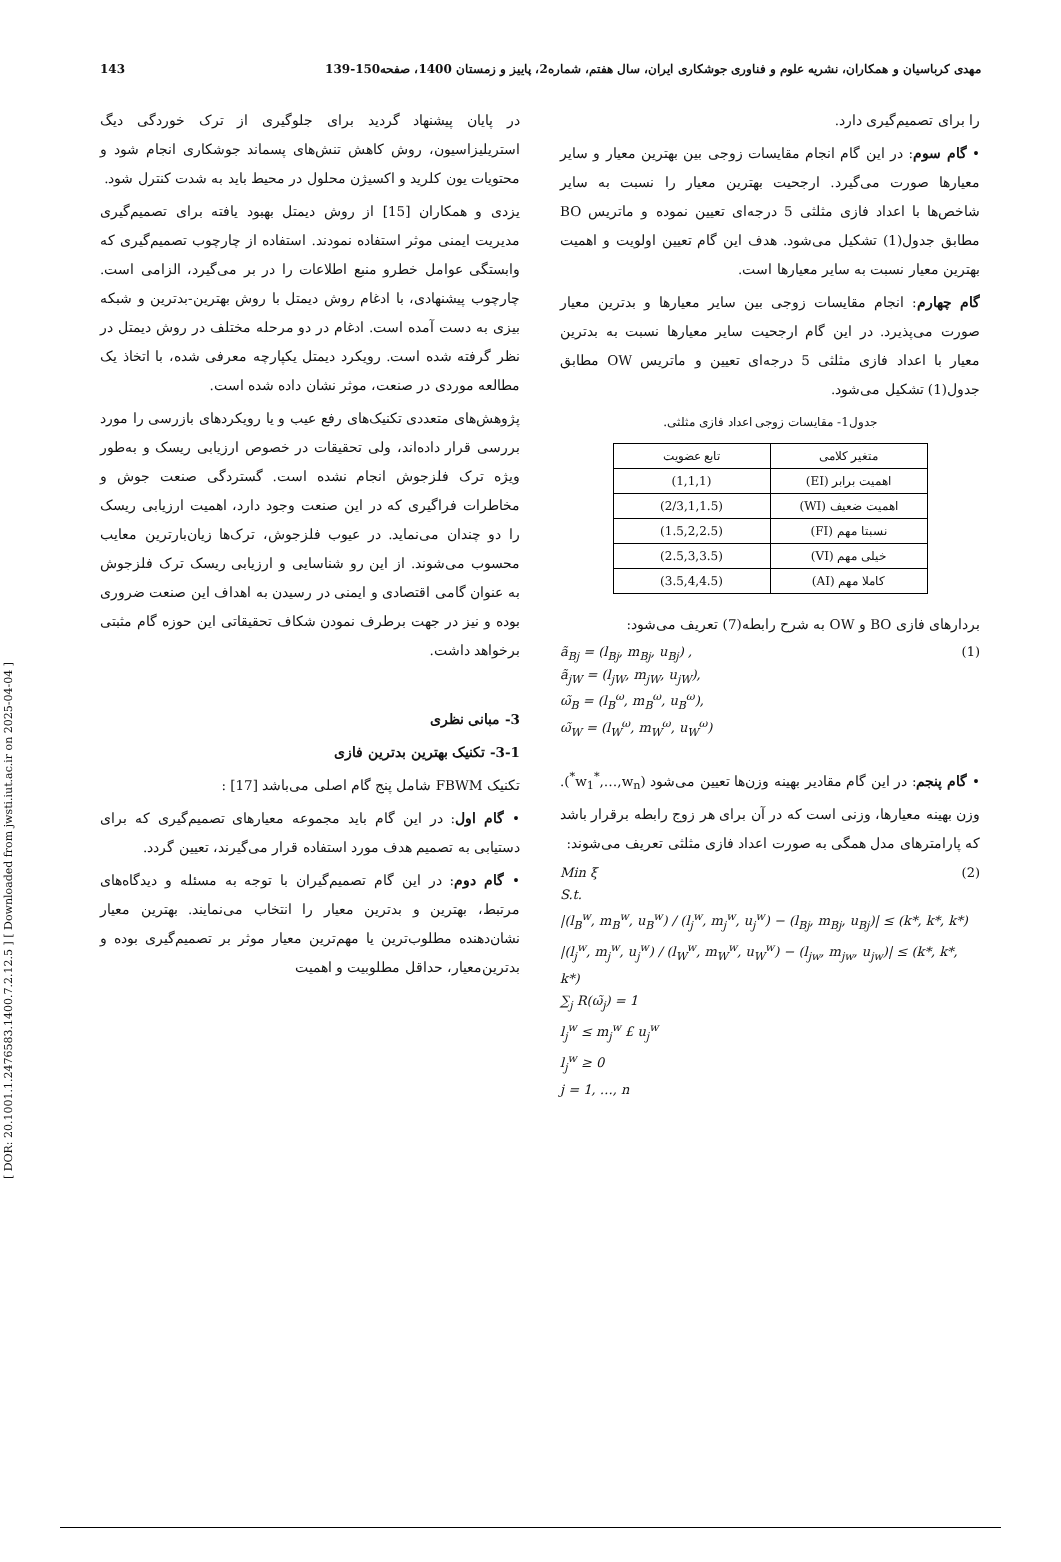[ DOR: 20.1001.1.2476583.1400.7.2.12.5 ] [ Downloaded from jwsti.iut.ac.ir on 2025-04-04 ]
مهدی کرباسیان و همکاران، نشریه علوم و فناوری جوشکاری ایران، سال هفتم، شماره2، پاییز و زمستان 1400، صفحه150-139 143
در پایان پیشنهاد گردید برای جلوگیری از ترک خوردگی دیگ استریلیزاسیون، روش کاهش تنش‌های پسماند جوشکاری انجام شود و محتویات یون کلرید و اکسیژن محلول در محیط باید به شدت کنترل شود.
یزدی و همکاران [15] از روش دیمتل بهبود یافته برای تصمیم‌گیری مدیریت ایمنی موثر استفاده نمودند. استفاده از چارچوب تصمیم‌گیری که وابستگی عوامل خطرو منبع اطلاعات را در بر می‌گیرد، الزامی است. چارچوب پیشنهادی، با ادغام روش دیمتل با روش بهترین-بدترین و شبکه بیزی به دست آمده است. ادغام در دو مرحله مختلف در روش دیمتل در نظر گرفته شده است. رویکرد دیمتل یکپارچه معرفی شده، با اتخاذ یک مطالعه موردی در صنعت، موثر نشان داده شده است.
پژوهش‌های متعددی تکنیک‌های رفع عیب و یا رویکردهای بازرسی را مورد بررسی قرار داده‌اند، ولی تحقیقات در خصوص ارزیابی ریسک و به‌طور ویژه ترک فلزجوش انجام نشده است. گستردگی صنعت جوش و مخاطرات فراگیری که در این صنعت وجود دارد، اهمیت ارزیابی ریسک را دو چندان می‌نماید. در عیوب فلزجوش، ترک‌ها زیان‌بارترین معایب محسوب می‌شوند. از این رو شناسایی و ارزیابی ریسک ترک فلزجوش به عنوان گامی اقتصادی و ایمنی در رسیدن به اهداف این صنعت ضروری بوده و نیز در جهت برطرف نمودن شکاف تحقیقاتی این حوزه گام مثبتی برخواهد داشت.
3- مبانی نظری
3-1- تکنیک بهترین بدترین فازی
تکنیک FBWM شامل پنج گام اصلی می‌باشد [17] :
• گام اول: در این گام باید مجموعه معیارهای تصمیم‌گیری که برای دستیابی به تصمیم هدف مورد استفاده قرار می‌گیرند، تعیین گردد.
• گام دوم: در این گام تصمیم‌گیران با توجه به مسئله و دیدگاه‌های مرتبط، بهترین و بدترین معیار را انتخاب می‌نمایند. بهترین معیار نشان‌دهنده مطلوب‌ترین یا مهم‌ترین معیار موثر بر تصمیم‌گیری بوده و بدترین‌معیار، حداقل مطلوبیت و اهمیت
را برای تصمیم‌گیری دارد.
• گام سوم: در این گام انجام مقایسات زوجی بین بهترین معیار و سایر معیارها صورت می‌گیرد. ارجحیت بهترین معیار را نسبت به سایر شاخص‌ها با اعداد فازی مثلثی 5 درجه‌ای تعیین نموده و ماتریس BO مطابق جدول(1) تشکیل می‌شود. هدف این گام تعیین اولویت و اهمیت بهترین معیار نسبت به سایر معیارها است.
گام چهارم: انجام مقایسات زوجی بین سایر معیارها و بدترین معیار صورت می‌پذیرد. در این گام ارجحیت سایر معیارها نسبت به بدترین معیار با اعداد فازی مثلثی 5 درجه‌ای تعیین و ماتریس OW مطابق جدول(1) تشکیل می‌شود.
جدول1- مقایسات زوجی اعداد فازی مثلثی.
| متغیر کلامی | تابع عضویت |
| --- | --- |
| اهمیت برابر (EI) | (1,1,1) |
| اهمیت ضعیف (WI) | (2/3,1,1.5) |
| نسبتا مهم (FI) | (1.5,2,2.5) |
| خیلی مهم (VI) | (2.5,3,3.5) |
| کاملا مهم (AI) | (3.5,4,4.5) |
بردارهای فازی BO و OW به شرح رابطه(7) تعریف می‌شود:
ã<sub>Bj</sub> = (l<sub>Bj</sub>, m<sub>Bj</sub>, u<sub>Bj</sub>) , (1)
ã<sub>jW</sub> = (l<sub>jW</sub>, m<sub>jW</sub>, u<sub>jW</sub>),
ω̃<sub>B</sub> = (l<sub>B</sub><sup>ω</sup>, m<sub>B</sub><sup>ω</sup>, u<sub>B</sub><sup>ω</sup>),
ω̃<sub>W</sub> = (l<sub>W</sub><sup>ω</sup>, m<sub>W</sub><sup>ω</sup>, u<sub>W</sub><sup>ω</sup>)
• گام پنجم: در این گام مقادیر بهینه وزن‌ها تعیین می‌شود (w<sub>1</sub><sup>*</sup>,…,w<sub>n</sub><sup>*</sup>). وزن بهینه معیارها، وزنی است که در آن برای هر زوج رابطه برقرار باشد که پارامترهای مدل همگی به صورت اعداد فازی مثلثی تعریف می‌شوند:
Min ξ (2)
S.t.
|(l<sub>B</sub><sup>w</sup>, m<sub>B</sub><sup>w</sup>, u<sub>B</sub><sup>w</sup>) / (l<sub>j</sub><sup>w</sup>, m<sub>j</sub><sup>w</sup>, u<sub>j</sub><sup>w</sup>) − (l<sub>Bj</sub>, m<sub>Bj</sub>, u<sub>Bj</sub>)| ≤ (k*, k*, k*)
|(l<sub>j</sub><sup>w</sup>, m<sub>j</sub><sup>w</sup>, u<sub>j</sub><sup>w</sup>) / (l<sub>W</sub><sup>w</sup>, m<sub>W</sub><sup>w</sup>, u<sub>W</sub><sup>w</sup>) − (l<sub>jw</sub>, m<sub>jw</sub>, u<sub>jw</sub>)| ≤ (k*, k*, k*)
∑<sub>j</sub> R(ω̃<sub>j</sub>) = 1
l<sub>j</sub><sup>w</sup> ≤ m<sub>j</sub><sup>w</sup> £ u<sub>j</sub><sup>w</sup>
l<sub>j</sub><sup>w</sup> ≥ 0
j = 1, …, n